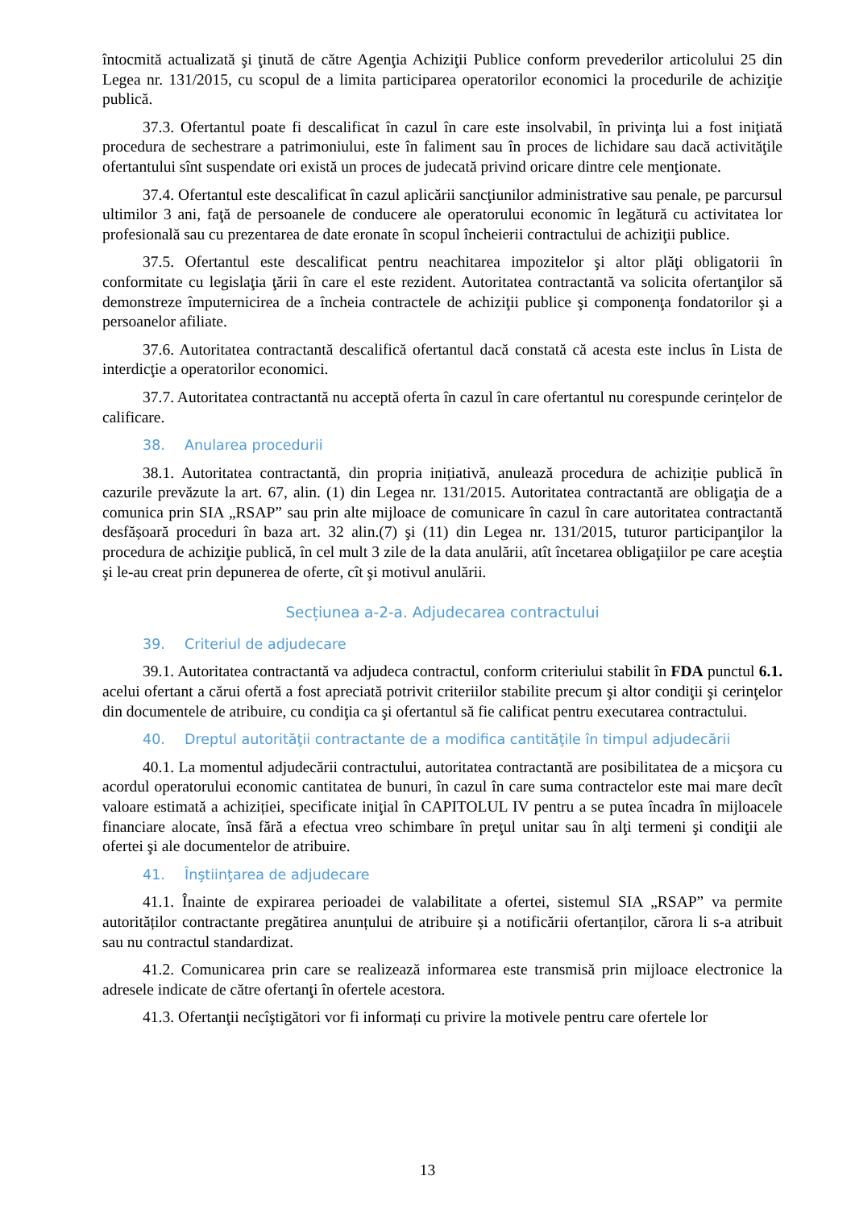întocmită actualizată şi ţinută de către Agenţia Achiziţii Publice conform prevederilor articolului 25 din Legea nr. 131/2015, cu scopul de a limita participarea operatorilor economici la procedurile de achiziţie publică.
37.3. Ofertantul poate fi descalificat în cazul în care este insolvabil, în privinţa lui a fost iniţiată procedura de sechestrare a patrimoniului, este în faliment sau în proces de lichidare sau dacă activităţile ofertantului sînt suspendate ori există un proces de judecată privind oricare dintre cele menţionate.
37.4. Ofertantul este descalificat în cazul aplicării sancţiunilor administrative sau penale, pe parcursul ultimilor 3 ani, faţă de persoanele de conducere ale operatorului economic în legătură cu activitatea lor profesională sau cu prezentarea de date eronate în scopul încheierii contractului de achiziţii publice.
37.5. Ofertantul este descalificat pentru neachitarea impozitelor şi altor plăţi obligatorii în conformitate cu legislaţia ţării în care el este rezident. Autoritatea contractantă va solicita ofertanţilor să demonstreze împuternicirea de a încheia contractele de achiziţii publice şi componenţa fondatorilor şi a persoanelor afiliate.
37.6. Autoritatea contractantă descalifică ofertantul dacă constată că acesta este inclus în Lista de interdicţie a operatorilor economici.
37.7. Autoritatea contractantă nu acceptă oferta în cazul în care ofertantul nu corespunde cerințelor de calificare.
38. Anularea procedurii
38.1. Autoritatea contractantă, din propria inițiativă, anulează procedura de achiziție publică în cazurile prevăzute la art. 67, alin. (1) din Legea nr. 131/2015. Autoritatea contractantă are obligaţia de a comunica prin SIA „RSAP” sau prin alte mijloace de comunicare în cazul în care autoritatea contractantă desfășoară proceduri în baza art. 32 alin.(7) şi (11) din Legea nr. 131/2015, tuturor participanţilor la procedura de achiziţie publică, în cel mult 3 zile de la data anulării, atît încetarea obligaţiilor pe care aceştia şi le-au creat prin depunerea de oferte, cît şi motivul anulării.
Secțiunea a-2-a. Adjudecarea contractului
39. Criteriul de adjudecare
39.1. Autoritatea contractantă va adjudeca contractul, conform criteriului stabilit în FDA punctul 6.1. acelui ofertant a cărui ofertă a fost apreciată potrivit criteriilor stabilite precum şi altor condiţii şi cerinţelor din documentele de atribuire, cu condiţia ca şi ofertantul să fie calificat pentru executarea contractului.
40. Dreptul autorităţii contractante de a modifica cantităţile în timpul adjudecării
40.1. La momentul adjudecării contractului, autoritatea contractantă are posibilitatea de a micşora cu acordul operatorului economic cantitatea de bunuri, în cazul în care suma contractelor este mai mare decît valoare estimată a achiziției, specificate iniţial în CAPITOLUL IV pentru a se putea încadra în mijloacele financiare alocate, însă fără a efectua vreo schimbare în preţul unitar sau în alţi termeni şi condiţii ale ofertei şi ale documentelor de atribuire.
41. Înştiinţarea de adjudecare
41.1. Înainte de expirarea perioadei de valabilitate a ofertei, sistemul SIA „RSAP” va permite autorităților contractante pregătirea anunțului de atribuire și a notificării ofertanților, cărora li s-a atribuit sau nu contractul standardizat.
41.2. Comunicarea prin care se realizează informarea este transmisă prin mijloace electronice la adresele indicate de către ofertanţi în ofertele acestora.
41.3. Ofertanţii necîştigători vor fi informați cu privire la motivele pentru care ofertele lor
13